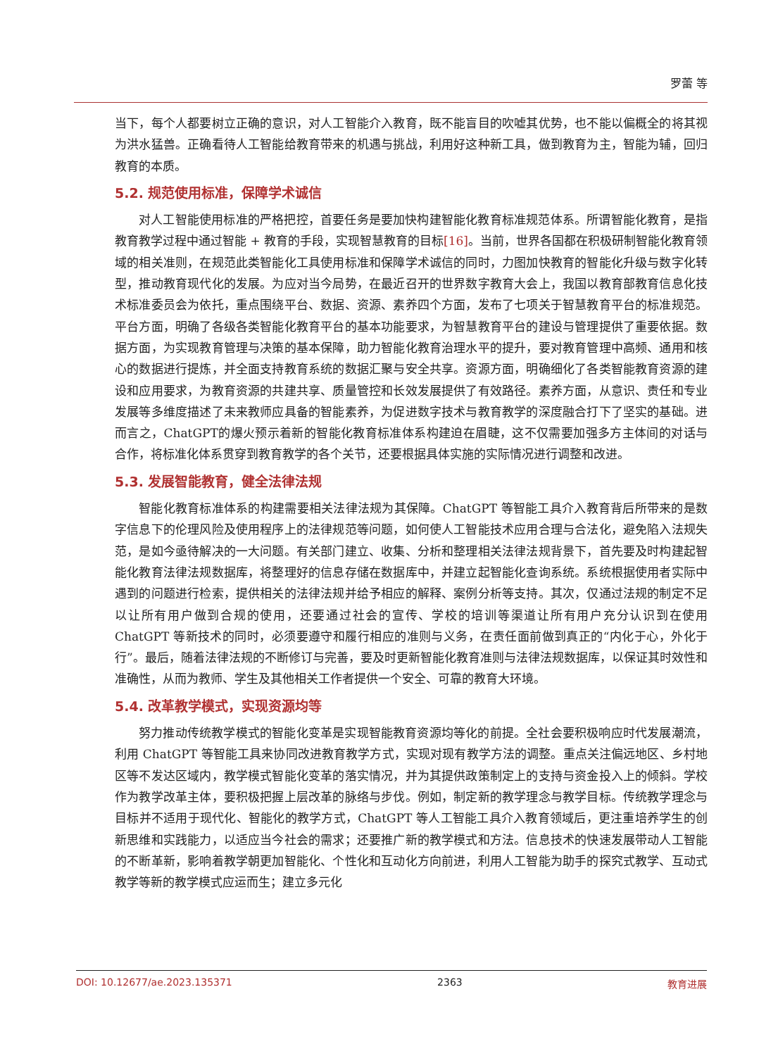罗蕾 等
当下，每个人都要树立正确的意识，对人工智能介入教育，既不能盲目的吹嘘其优势，也不能以偏概全的将其视为洪水猛兽。正确看待人工智能给教育带来的机遇与挑战，利用好这种新工具，做到教育为主，智能为辅，回归教育的本质。
5.2. 规范使用标准，保障学术诚信
对人工智能使用标准的严格把控，首要任务是要加快构建智能化教育标准规范体系。所谓智能化教育，是指教育教学过程中通过智能 + 教育的手段，实现智慧教育的目标[16]。当前，世界各国都在积极研制智能化教育领域的相关准则，在规范此类智能化工具使用标准和保障学术诚信的同时，力图加快教育的智能化升级与数字化转型，推动教育现代化的发展。为应对当今局势，在最近召开的世界数字教育大会上，我国以教育部教育信息化技术标准委员会为依托，重点围绕平台、数据、资源、素养四个方面，发布了七项关于智慧教育平台的标准规范。平台方面，明确了各级各类智能化教育平台的基本功能要求，为智慧教育平台的建设与管理提供了重要依据。数据方面，为实现教育管理与决策的基本保障，助力智能化教育治理水平的提升，要对教育管理中高频、通用和核心的数据进行提炼，并全面支持教育系统的数据汇聚与安全共享。资源方面，明确细化了各类智能教育资源的建设和应用要求，为教育资源的共建共享、质量管控和长效发展提供了有效路径。素养方面，从意识、责任和专业发展等多维度描述了未来教师应具备的智能素养，为促进数字技术与教育教学的深度融合打下了坚实的基础。进而言之，ChatGPT的爆火预示着新的智能化教育标准体系构建迫在眉睫，这不仅需要加强多方主体间的对话与合作，将标准化体系贯穿到教育教学的各个关节，还要根据具体实施的实际情况进行调整和改进。
5.3. 发展智能教育，健全法律法规
智能化教育标准体系的构建需要相关法律法规为其保障。ChatGPT 等智能工具介入教育背后所带来的是数字信息下的伦理风险及使用程序上的法律规范等问题，如何使人工智能技术应用合理与合法化，避免陷入法规失范，是如今亟待解决的一大问题。有关部门建立、收集、分析和整理相关法律法规背景下，首先要及时构建起智能化教育法律法规数据库，将整理好的信息存储在数据库中，并建立起智能化查询系统。系统根据使用者实际中遇到的问题进行检索，提供相关的法律法规并给予相应的解释、案例分析等支持。其次，仅通过法规的制定不足以让所有用户做到合规的使用，还要通过社会的宣传、学校的培训等渠道让所有用户充分认识到在使用 ChatGPT 等新技术的同时，必须要遵守和履行相应的准则与义务，在责任面前做到真正的“内化于心，外化于行”。最后，随着法律法规的不断修订与完善，要及时更新智能化教育准则与法律法规数据库，以保证其时效性和准确性，从而为教师、学生及其他相关工作者提供一个安全、可靠的教育大环境。
5.4. 改革教学模式，实现资源均等
努力推动传统教学模式的智能化变革是实现智能教育资源均等化的前提。全社会要积极响应时代发展潮流，利用 ChatGPT 等智能工具来协同改进教育教学方式，实现对现有教学方法的调整。重点关注偏远地区、乡村地区等不发达区域内，教学模式智能化变革的落实情况，并为其提供政策制定上的支持与资金投入上的倾斜。学校作为教学改革主体，要积极把握上层改革的脉络与步伐。例如，制定新的教学理念与教学目标。传统教学理念与目标并不适用于现代化、智能化的教学方式，ChatGPT 等人工智能工具介入教育领域后，更注重培养学生的创新思维和实践能力，以适应当今社会的需求；还要推广新的教学模式和方法。信息技术的快速发展带动人工智能的不断革新，影响着教学朝更加智能化、个性化和互动化方向前进，利用人工智能为助手的探究式教学、互动式教学等新的教学模式应运而生；建立多元化
DOI: 10.12677/ae.2023.135371 2363 教育进展